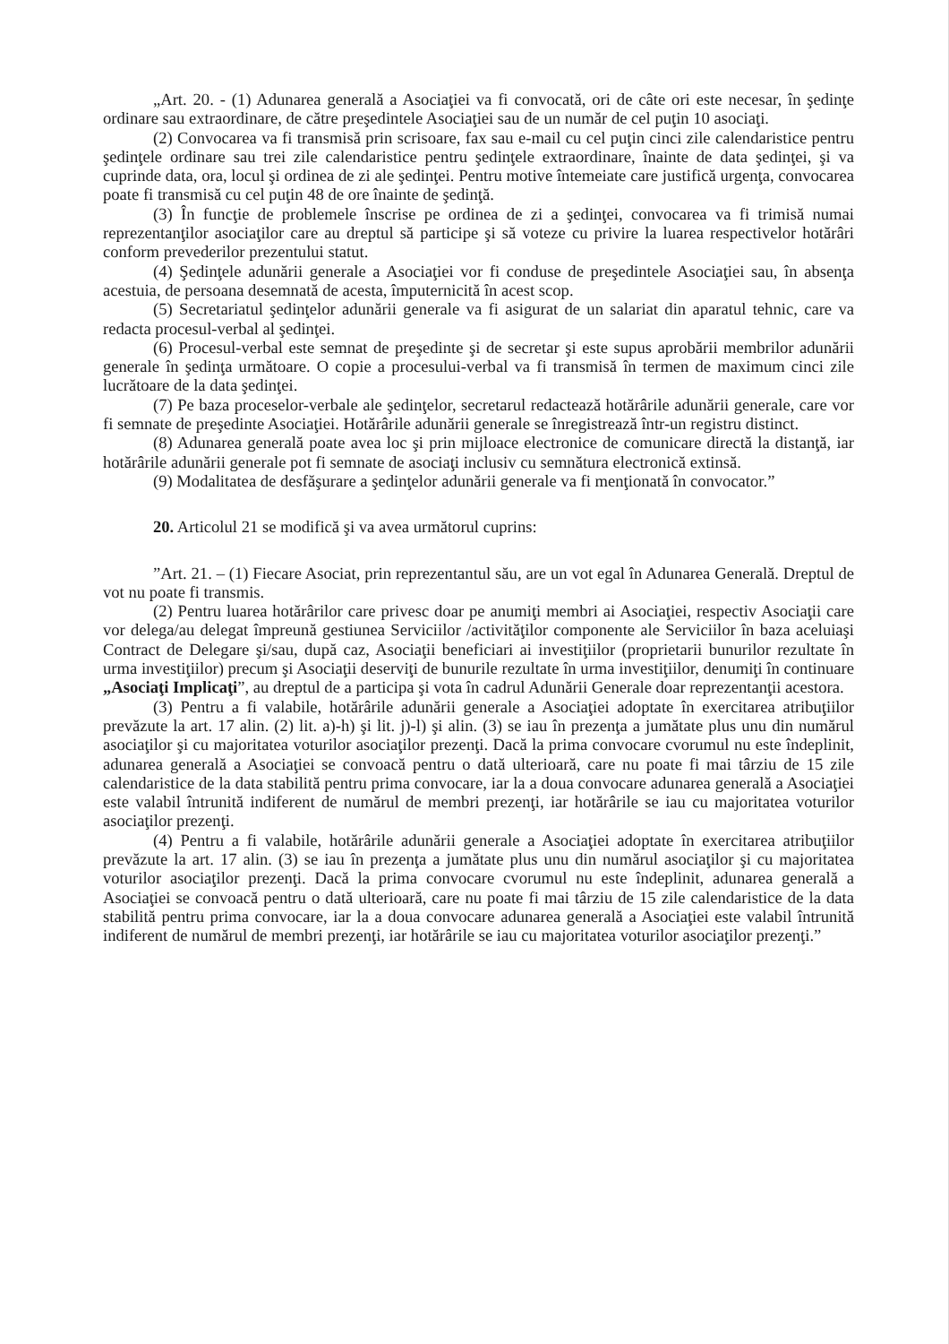„Art. 20. - (1) Adunarea generală a Asociaţiei va fi convocată, ori de câte ori este necesar, în şedinţe ordinare sau extraordinare, de către preşedintele Asociaţiei sau de un număr de cel puţin 10 asociaţi.
(2) Convocarea va fi transmisă prin scrisoare, fax sau e-mail cu cel puţin cinci zile calendaristice pentru şedinţele ordinare sau trei zile calendaristice pentru şedinţele extraordinare, înainte de data şedinţei, şi va cuprinde data, ora, locul şi ordinea de zi ale şedinţei. Pentru motive întemeiate care justifică urgenţa, convocarea poate fi transmisă cu cel puţin 48 de ore înainte de şedinţă.
(3) În funcţie de problemele înscrise pe ordinea de zi a şedinţei, convocarea va fi trimisă numai reprezentanţilor asociaţilor care au dreptul să participe şi să voteze cu privire la luarea respectivelor hotărâri conform prevederilor prezentului statut.
(4) Şedinţele adunării generale a Asociaţiei vor fi conduse de preşedintele Asociaţiei sau, în absenţa acestuia, de persoana desemnată de acesta, împuternicită în acest scop.
(5) Secretariatul şedinţelor adunării generale va fi asigurat de un salariat din aparatul tehnic, care va redacta procesul-verbal al şedinţei.
(6) Procesul-verbal este semnat de preşedinte şi de secretar şi este supus aprobării membrilor adunării generale în şedinţa următoare. O copie a procesului-verbal va fi transmisă în termen de maximum cinci zile lucrătoare de la data şedinţei.
(7) Pe baza proceselor-verbale ale şedinţelor, secretarul redactează hotărârile adunării generale, care vor fi semnate de preşedinte Asociaţiei. Hotărârile adunării generale se înregistrează într-un registru distinct.
(8) Adunarea generală poate avea loc şi prin mijloace electronice de comunicare directă la distanţă, iar hotărârile adunării generale pot fi semnate de asociaţi inclusiv cu semnătura electronică extinsă.
(9) Modalitatea de desfăşurare a şedinţelor adunării generale va fi menţionată în convocator.”
20. Articolul 21 se modifică şi va avea următorul cuprins:
”Art. 21. – (1) Fiecare Asociat, prin reprezentantul său, are un vot egal în Adunarea Generală. Dreptul de vot nu poate fi transmis.
(2) Pentru luarea hotărârilor care privesc doar pe anumiţi membri ai Asociaţiei, respectiv Asociaţii care vor delega/au delegat împreună gestiunea Serviciilor /activităţilor componente ale Serviciilor în baza aceluiaşi Contract de Delegare şi/sau, după caz, Asociaţii beneficiari ai investiţiilor (proprietarii bunurilor rezultate în urma investiţiilor) precum şi Asociaţii deserviţi de bunurile rezultate în urma investiţiilor, denumiţi în continuare „Asociaţi Implicaţi”, au dreptul de a participa şi vota în cadrul Adunării Generale doar reprezentanţii acestora.
(3) Pentru a fi valabile, hotărârile adunării generale a Asociaţiei adoptate în exercitarea atribuţiilor prevăzute la art. 17 alin. (2) lit. a)-h) şi lit. j)-l) şi alin. (3) se iau în prezenţa a jumătate plus unu din numărul asociaţilor şi cu majoritatea voturilor asociaţilor prezenţi. Dacă la prima convocare cvorumul nu este îndeplinit, adunarea generală a Asociaţiei se convoacă pentru o dată ulterioară, care nu poate fi mai târziu de 15 zile calendaristice de la data stabilită pentru prima convocare, iar la a doua convocare adunarea generală a Asociaţiei este valabil întrunită indiferent de numărul de membri prezenţi, iar hotărârile se iau cu majoritatea voturilor asociaţilor prezenţi.
(4) Pentru a fi valabile, hotărârile adunării generale a Asociaţiei adoptate în exercitarea atribuţiilor prevăzute la art. 17 alin. (3) se iau în prezenţa a jumătate plus unu din numărul asociaţilor şi cu majoritatea voturilor asociaţilor prezenţi. Dacă la prima convocare cvorumul nu este îndeplinit, adunarea generală a Asociaţiei se convoacă pentru o dată ulterioară, care nu poate fi mai târziu de 15 zile calendaristice de la data stabilită pentru prima convocare, iar la a doua convocare adunarea generală a Asociaţiei este valabil întrunită indiferent de numărul de membri prezenţi, iar hotărârile se iau cu majoritatea voturilor asociaţilor prezenţi.”